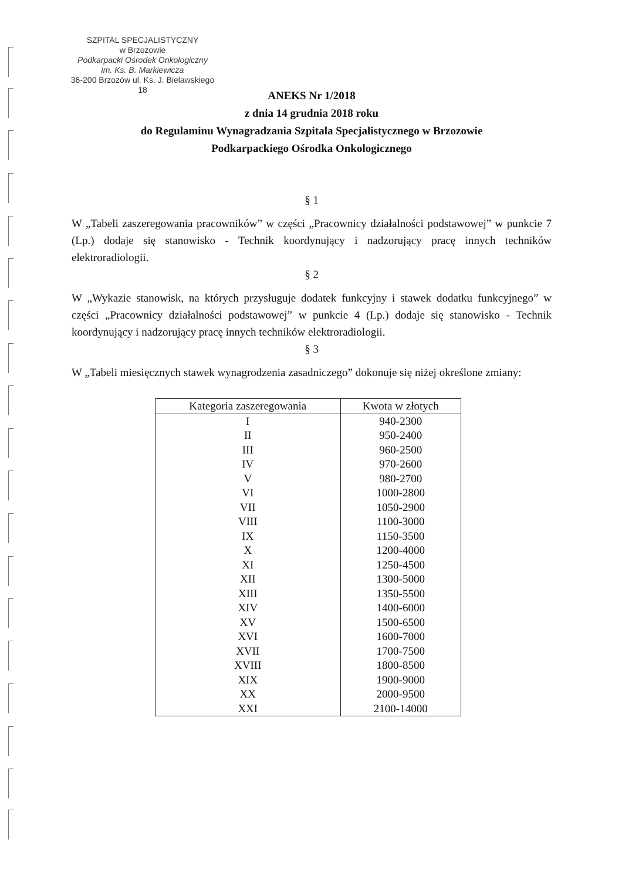SZPITAL SPECJALISTYCZNY
w Brzozowie
Podkarpacki Ośrodek Onkologiczny
im. Ks. B. Markiewicza
36-200 Brzozów ul. Ks. J. Bielawskiego 18
ANEKS Nr 1/2018
z dnia 14 grudnia 2018 roku
do Regulaminu Wynagradzania Szpitala Specjalistycznego w Brzozowie
Podkarpackiego Ośrodka Onkologicznego
§ 1
W „Tabeli zaszeregowania pracowników” w części „Pracownicy działalności podstawowej” w punkcie 7 (Lp.) dodaje się stanowisko - Technik koordynujący i nadzorujący pracę innych techników elektroradiologii.
§ 2
W „Wykazie stanowisk, na których przysługuje dodatek funkcyjny i stawek dodatku funkcyjnego” w części „Pracownicy działalności podstawowej” w punkcie 4 (Lp.) dodaje się stanowisko - Technik koordynujący i nadzorujący pracę innych techników elektroradiologii.
§ 3
W „Tabeli miesięcznych stawek wynagrodzenia zasadniczego” dokonuje się niżej określone zmiany:
| Kategoria zaszeregowania | Kwota w złotych |
| --- | --- |
| I | 940-2300 |
| II | 950-2400 |
| III | 960-2500 |
| IV | 970-2600 |
| V | 980-2700 |
| VI | 1000-2800 |
| VII | 1050-2900 |
| VIII | 1100-3000 |
| IX | 1150-3500 |
| X | 1200-4000 |
| XI | 1250-4500 |
| XII | 1300-5000 |
| XIII | 1350-5500 |
| XIV | 1400-6000 |
| XV | 1500-6500 |
| XVI | 1600-7000 |
| XVII | 1700-7500 |
| XVIII | 1800-8500 |
| XIX | 1900-9000 |
| XX | 2000-9500 |
| XXI | 2100-14000 |